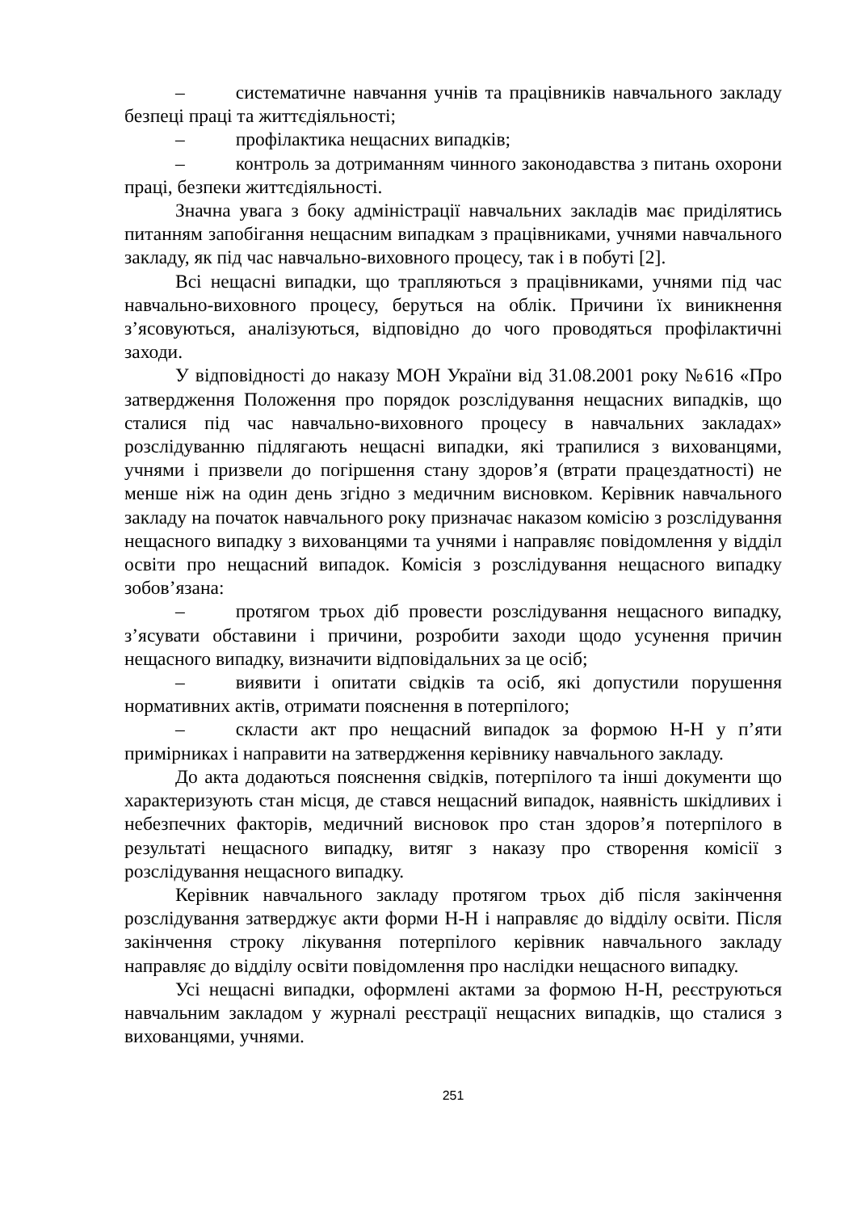– систематичне навчання учнів та працівників навчального закладу безпеці праці та життєдіяльності;
– профілактика нещасних випадків;
– контроль за дотриманням чинного законодавства з питань охорони праці, безпеки життєдіяльності.
Значна увага з боку адміністрації навчальних закладів має приділятись питанням запобігання нещасним випадкам з працівниками, учнями навчального закладу, як під час навчально-виховного процесу, так і в побуті [2].
Всі нещасні випадки, що трапляються з працівниками, учнями під час навчально-виховного процесу, беруться на облік. Причини їх виникнення з’ясовуються, аналізуються, відповідно до чого проводяться профілактичні заходи.
У відповідності до наказу МОН України від 31.08.2001 року №616 «Про затвердження Положення про порядок розслідування нещасних випадків, що сталися під час навчально-виховного процесу в навчальних закладах» розслідуванню підлягають нещасні випадки, які трапилися з вихованцями, учнями і призвели до погіршення стану здоров’я (втрати працездатності) не менше ніж на один день згідно з медичним висновком. Керівник навчального закладу на початок навчального року призначає наказом комісію з розслідування нещасного випадку з вихованцями та учнями і направляє повідомлення у відділ освіти про нещасний випадок. Комісія з розслідування нещасного випадку зобов’язана:
– протягом трьох діб провести розслідування нещасного випадку, з’ясувати обставини і причини, розробити заходи щодо усунення причин нещасного випадку, визначити відповідальних за це осіб;
– виявити і опитати свідків та осіб, які допустили порушення нормативних актів, отримати пояснення в потерпілого;
– скласти акт про нещасний випадок за формою Н-Н у п’яти примірниках і направити на затвердження керівнику навчального закладу.
До акта додаються пояснення свідків, потерпілого та інші документи що характеризують стан місця, де стався нещасний випадок, наявність шкідливих і небезпечних факторів, медичний висновок про стан здоров’я потерпілого в результаті нещасного випадку, витяг з наказу про створення комісії з розслідування нещасного випадку.
Керівник навчального закладу протягом трьох діб після закінчення розслідування затверджує акти форми Н-Н і направляє до відділу освіти. Після закінчення строку лікування потерпілого керівник навчального закладу направляє до відділу освіти повідомлення про наслідки нещасного випадку.
Усі нещасні випадки, оформлені актами за формою Н-Н, реєструються навчальним закладом у журналі реєстрації нещасних випадків, що сталися з вихованцями, учнями.
251